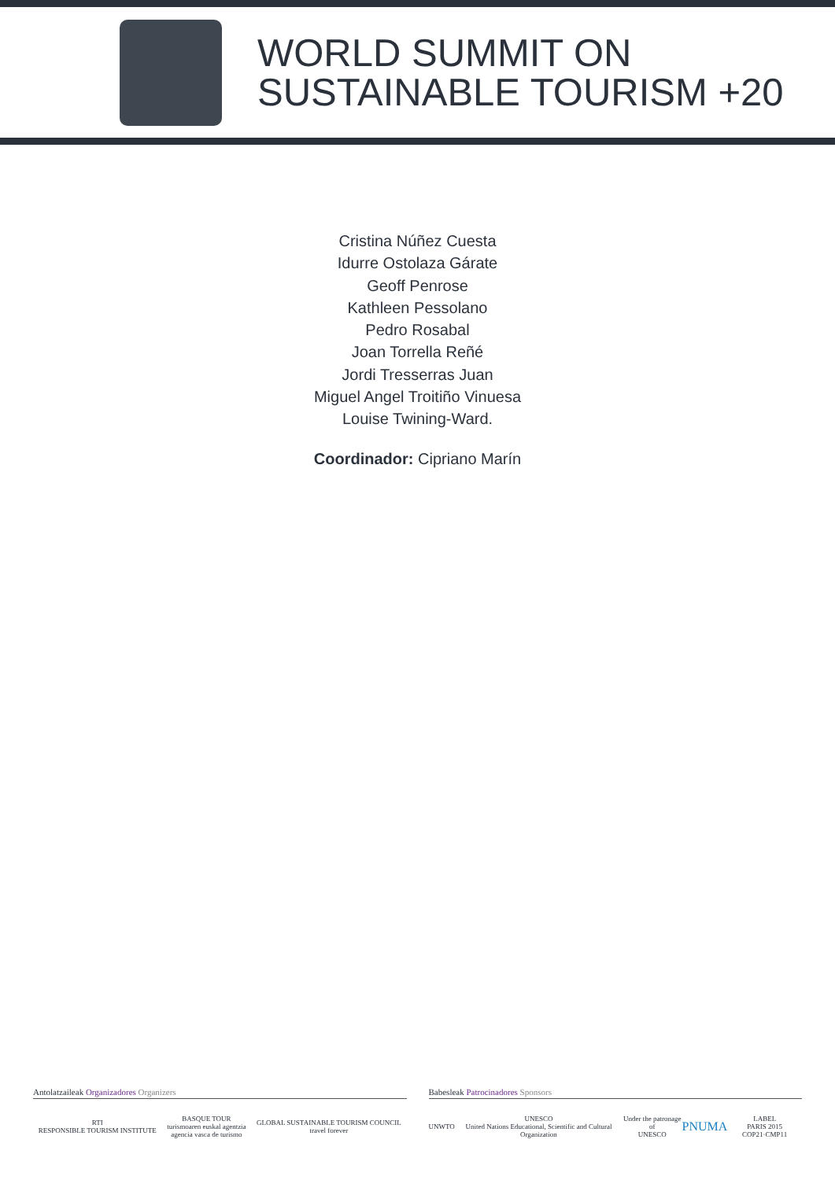WORLD SUMMIT ON
SUSTAINABLE TOURISM +20
Cristina Núñez Cuesta
Idurre Ostolaza Gárate
Geoff Penrose
Kathleen Pessolano
Pedro Rosabal
Joan Torrella Reñé
Jordi Tresserras Juan
Miguel Angel Troitiño Vinuesa
Louise Twining-Ward.
Coordinador: Cipriano Marín
Antolatzaileak Organizadores Organizers
RTI
RESPONSIBLE TOURISM INSTITUTE BASQUE TOUR
turismoaren euskal agentzia
agencia vasca de turismo GLOBAL SUSTAINABLE TOURISM COUNCIL
travel forever
Babesleak Patrocinadores Sponsors
UNWTO UNESCO
United Nations Educational, Scientific and Cultural Organization Under the patronage of
UNESCO PNUMA LABEL
PARIS 2015 COP21·CMP11